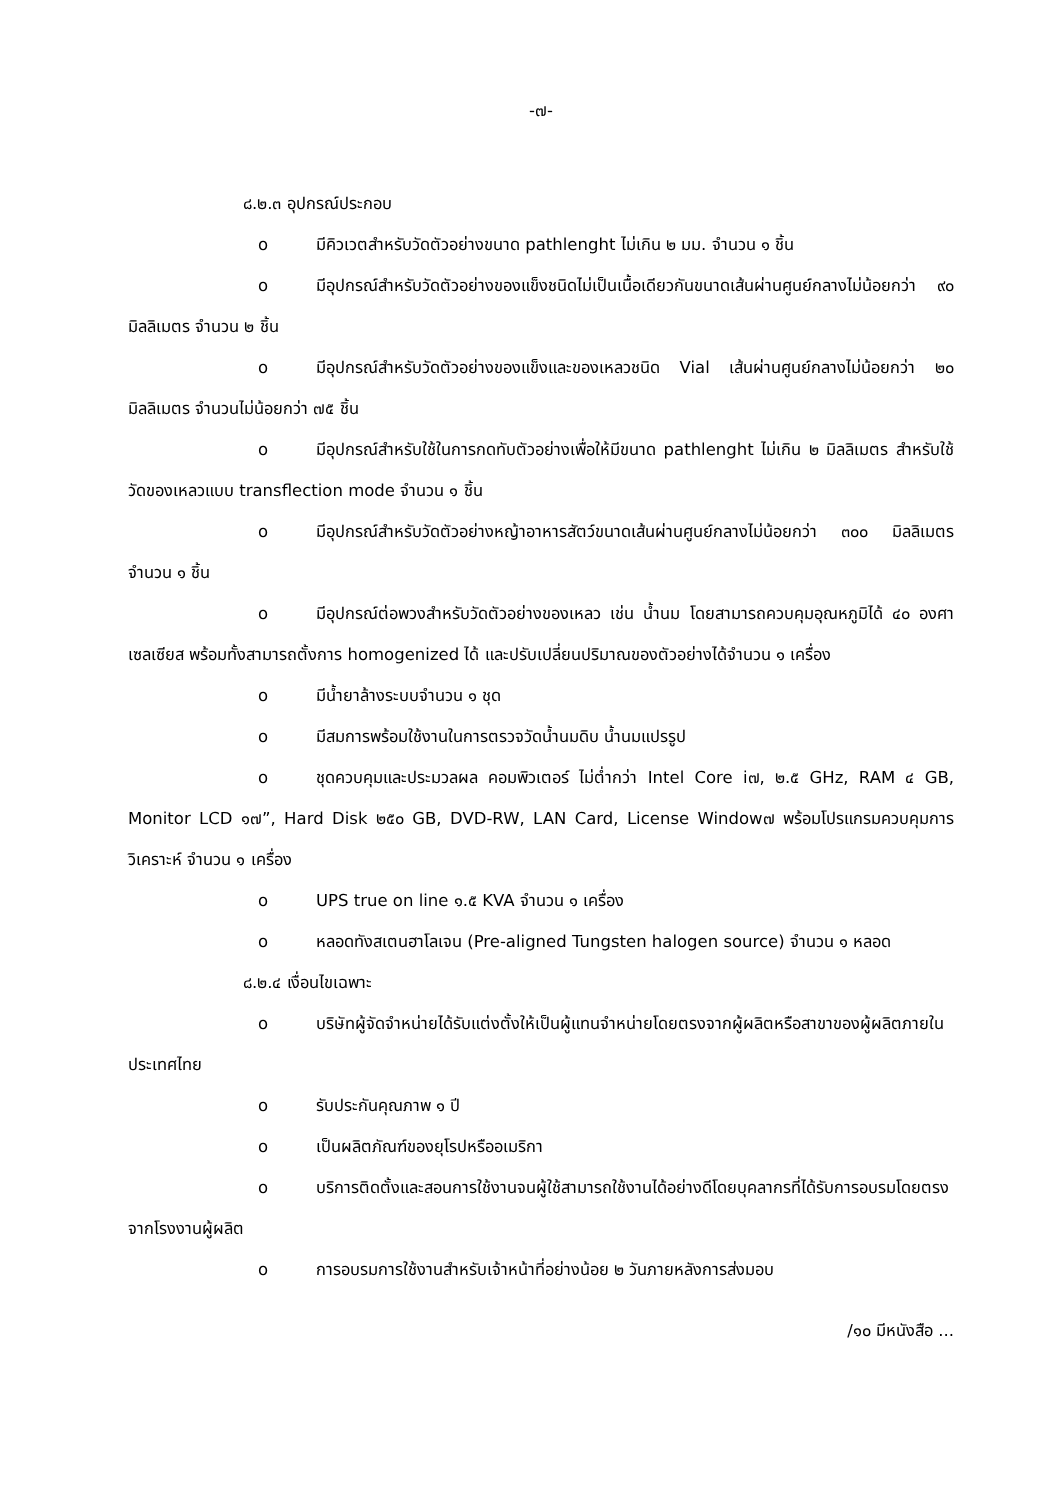-๗-
๘.๒.๓ อุปกรณ์ประกอบ
o มีคิวเวตสำหรับวัดตัวอย่างขนาด pathlenght ไม่เกิน ๒ มม. จำนวน ๑ ชิ้น
o มีอุปกรณ์สำหรับวัดตัวอย่างของแข็งชนิดไม่เป็นเนื้อเดียวกันขนาดเส้นผ่านศูนย์กลางไม่น้อยกว่า ๙๐ มิลลิเมตร จำนวน ๒ ชิ้น
o มีอุปกรณ์สำหรับวัดตัวอย่างของแข็งและของเหลวชนิด Vial เส้นผ่านศูนย์กลางไม่น้อยกว่า ๒๐ มิลลิเมตร จำนวนไม่น้อยกว่า ๗๕ ชิ้น
o มีอุปกรณ์สำหรับใช้ในการกดทับตัวอย่างเพื่อให้มีขนาด pathlenght ไม่เกิน ๒ มิลลิเมตร สำหรับใช้วัดของเหลวแบบ transflection mode จำนวน ๑ ชิ้น
o มีอุปกรณ์สำหรับวัดตัวอย่างหญ้าอาหารสัตว์ขนาดเส้นผ่านศูนย์กลางไม่น้อยกว่า ๓๐๐ มิลลิเมตร จำนวน ๑ ชิ้น
o มีอุปกรณ์ต่อพวงสำหรับวัดตัวอย่างของเหลว เช่น น้ำนม โดยสามารถควบคุมอุณหภูมิได้ ๔๐ องศาเซลเซียส พร้อมทั้งสามารถตั้งการ homogenized ได้ และปรับเปลี่ยนปริมาณของตัวอย่างได้จำนวน ๑ เครื่อง
o มีน้ำยาล้างระบบจำนวน ๑ ชุด
o มีสมการพร้อมใช้งานในการตรวจวัดน้ำนมดิบ น้ำนมแปรรูป
o ชุดควบคุมและประมวลผล คอมพิวเตอร์ ไม่ต่ำกว่า Intel Core i๗, ๒.๕ GHz, RAM ๔ GB, Monitor LCD ๑๗”, Hard Disk ๒๕๐ GB, DVD-RW, LAN Card, License Window๗ พร้อมโปรแกรมควบคุมการวิเคราะห์ จำนวน ๑ เครื่อง
o UPS true on line ๑.๕ KVA จำนวน ๑ เครื่อง
o หลอดทังสเตนฮาโลเจน (Pre-aligned Tungsten halogen source) จำนวน ๑ หลอด
๘.๒.๔ เงื่อนไขเฉพาะ
o บริษัทผู้จัดจำหน่ายได้รับแต่งตั้งให้เป็นผู้แทนจำหน่ายโดยตรงจากผู้ผลิตหรือสาขาของผู้ผลิตภายในประเทศไทย
o รับประกันคุณภาพ ๑ ปี
o เป็นผลิตภัณฑ์ของยุโรปหรืออเมริกา
o บริการติดตั้งและสอนการใช้งานจนผู้ใช้สามารถใช้งานได้อย่างดีโดยบุคลากรที่ได้รับการอบรมโดยตรงจากโรงงานผู้ผลิต
o การอบรมการใช้งานสำหรับเจ้าหน้าที่อย่างน้อย ๒ วันภายหลังการส่งมอบ
/๑๐ มีหนังสือ ...